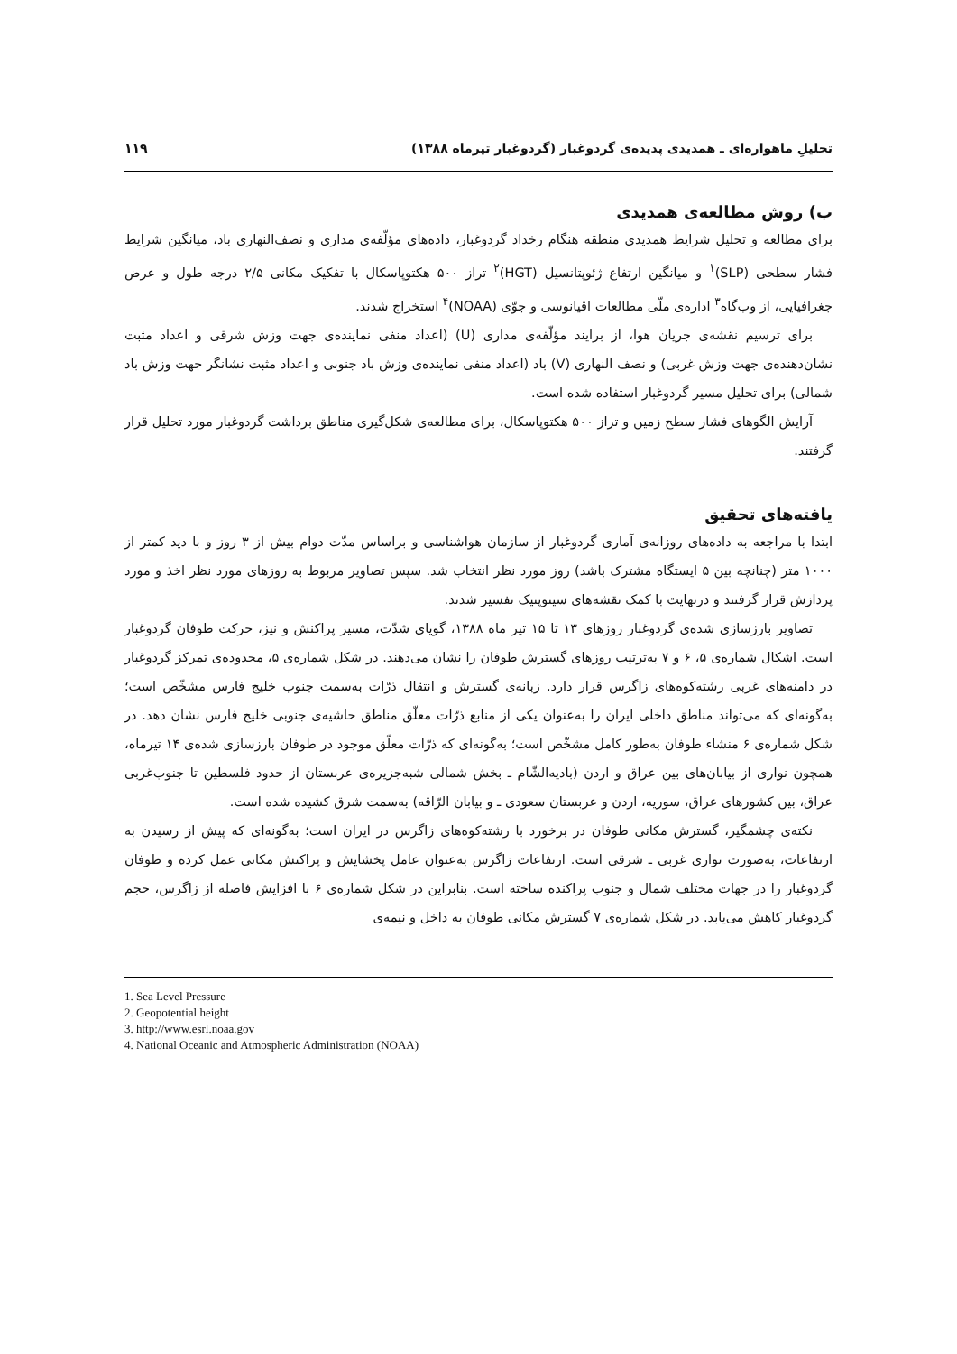تحلیلِ ماهواره‌ای ـ همدیدی پدیده‌ی گردوغبار (گردوغبار تیرماه ۱۳۸۸) ۱۱۹
ب) روش مطالعه‌ی همدیدی
برای مطالعه و تحلیل شرایط همدیدی منطقه هنگام رخداد گردوغبار، داده‌های مؤلّفه‌ی مداری و نصف‌النهاری باد، میانگین شرایط فشار سطحی (SLP)<sup>۱</sup> و میانگین ارتفاع ژئوپتانسیل (HGT)<sup>۲</sup> تراز ۵۰۰ هکتوپاسکال با تفکیک مکانی ۲/۵ درجه طول و عرض جغرافیایی، از وب‌گاه<sup>۳</sup> اداره‌ی ملّی مطالعات اقیانوسی و جوّی (NOAA)<sup>۴</sup> استخراج شدند.
برای ترسیم نقشه‌ی جریان هوا، از برایند مؤلّفه‌ی مداری (U) (اعداد منفی نماینده‌ی جهت وزش شرقی و اعداد مثبت نشان‌دهنده‌ی جهت وزش غربی) و نصف النهاری (V) باد (اعداد منفی نماینده‌ی وزش باد جنوبی و اعداد مثبت نشانگر جهت وزش باد شمالی) برای تحلیل مسیر گردوغبار استفاده شده است.
آرایش الگوهای فشار سطح زمین و تراز ۵۰۰ هکتوپاسکال، برای مطالعه‌ی شکل‌گیری مناطق برداشت گردوغبار مورد تحلیل قرار گرفتند.
یافته‌های تحقیق
ابتدا با مراجعه به داده‌های روزانه‌ی آماری گردوغبار از سازمان هواشناسی و براساس مدّت دوام بیش از ۳ روز و با دید کمتر از ۱۰۰۰ متر (چنانچه بین ۵ ایستگاه مشترک باشد) روز مورد نظر انتخاب شد. سپس تصاویر مربوط به روزهای مورد نظر اخذ و مورد پردازش قرار گرفتند و درنهایت با کمک نقشه‌های سینوپتیک تفسیر شدند.
تصاویر بارزسازی شده‌ی گردوغبار روزهای ۱۳ تا ۱۵ تیر ماه ۱۳۸۸، گویای شدّت، مسیر پراکنش و نیز، حرکت طوفان گردوغبار است. اشکال شماره‌ی ۵، ۶ و ۷ به‌ترتیب روزهای گسترش طوفان را نشان می‌دهند. در شکل شماره‌ی ۵، محدوده‌ی تمرکز گردوغبار در دامنه‌های غربی رشته‌کوه‌های زاگرس قرار دارد. زبانه‌ی گسترش و انتقال ذرّات به‌سمت جنوب خلیج فارس مشخّص است؛ به‌گونه‌ای که می‌تواند مناطق داخلی ایران را به‌عنوان یکی از منابع ذرّات معلّق مناطق حاشیه‌ی جنوبی خلیج فارس نشان دهد. در شکل شماره‌ی ۶ منشاء طوفان به‌طور کامل مشخّص است؛ به‌گونه‌ای که ذرّات معلّق موجود در طوفان بارزسازی شده‌ی ۱۴ تیرماه، همچون نواری از بیابان‌های بین عراق و اردن (بادیه‌الشّام ـ بخش شمالی شبه‌جزیره‌ی عربستان از حدود فلسطین تا جنوب‌غربی عراق، بین کشورهای عراق، سوریه، اردن و عربستان سعودی ـ و بیابان الرّاقه) به‌سمت شرق کشیده شده است.
نکته‌ی چشمگیر، گسترش مکانی طوفان در برخورد با رشته‌کوه‌های زاگرس در ایران است؛ به‌گونه‌ای که پیش از رسیدن به ارتفاعات، به‌صورت نواری غربی ـ شرقی است. ارتفاعات زاگرس به‌عنوان عامل پخشایش و پراکنش مکانی عمل کرده و طوفان گردوغبار را در جهات مختلف شمال و جنوب پراکنده ساخته است. بنابراین در شکل شماره‌ی ۶ با افزایش فاصله از زاگرس، حجم گردوغبار کاهش می‌یابد. در شکل شماره‌ی ۷ گسترش مکانی طوفان به داخل و نیمه‌ی
1. Sea Level Pressure
2. Geopotential height
3. http://www.esrl.noaa.gov
4. National Oceanic and Atmospheric Administration (NOAA)